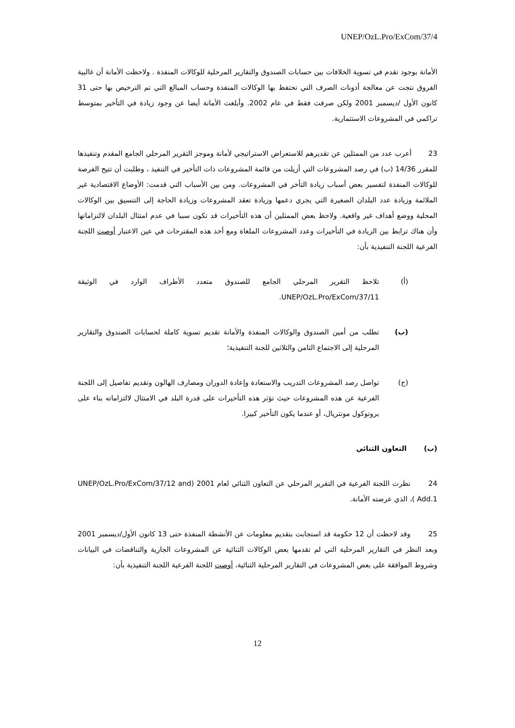UNEP/OzL.Pro/ExCom/37/4
الأمانة بوجود تقدم في تسوية الخلافات بين حسابات الصندوق والتقارير المرحلية للوكالات المنفذة . ولاحظت الأمانة أن غالبية الفروق نتجت عن معالجة أذونات الصرف التي تحتفظ بها الوكالات المنفذة وحساب المبالغ التي تم الترخيص بها حتى 31 كانون الأول /ديسمبر 2001 ولكن صرفت فقط في عام 2002. وأبلغت الأمانة أيضا عن وجود زيادة في التأخير بمتوسط تراكمي في المشروعات الاستثمارية.
23 أعرب عدد من الممثلين عن تقديرهم للاستعراض الاستراتيجي لأمانة وموجز التقرير المرحلي الجامع المقدم وتنفيذها للمقرر 14/36 (ب) في رصد المشروعات التي أزيلت من قائمة المشروعات ذات التأخير في التنفيذ ، وطلبت أن تتيح الفرصة للوكالات المنفذة لتفسير بعض أسباب زيادة التأخر في المشروعات. ومن بين الأسباب التي قدمت: الأوضاع الاقتصادية غير الملائمة وزيادة عدد البلدان الصغيرة التي يجري دعمها وزيادة تعقد المشروعات وزيادة الحاجة إلى التنسيق بين الوكالات المحلية ووضع أهداف غير واقعية. ولاحظ بعض الممثلين أن هذه التأخيرات قد تكون سببا في عدم امتثال البلدان لالتزاماتها وأن هناك ترابط بين الزيادة في التأخيرات وعدد المشروعات الملغاة ومع أخذ هذه المقترحات في عين الاعتبار أوصت اللجنة الفرعية اللجنة التنفيذية بأن:
(أ) تلاحظ التقرير المرحلي الجامع للصندوق متعدد الأطراف الوارد في الوثيقة UNEP/OzL.Pro/ExCom/37/11.
(ب) تطلب من أمين الصندوق والوكالات المنفذة والأمانة تقديم تسوية كاملة لحسابات الصندوق والتقارير المرحلية إلى الاجتماع الثامن والثلاثين للجنة التنفيذية؛
(ج) تواصل رصد المشروعات التدريب والاستعادة وإعادة الدوران ومصارف الهالون وتقديم تفاصيل إلى اللجنة الفرعية عن هذه المشروعات حيث تؤثر هذه التأخيرات على قدرة البلد في الامتثال لالتزاماته بناء على بروتوكول مونتريال، أو عندما يكون التأخير كبيرا.
(ب) التعاون الثنائي
24 نظرت اللجنة الفرعية في التقرير المرحلي عن التعاون الثنائي لعام 2001 (UNEP/OzL.Pro/ExCom/37/12 and Add.1 )، الذي عرضته الأمانة.
25 وقد لاحظت أن 12 حكومة قد استجابت بتقديم معلومات عن الأنشطة المنفذة حتى 13 كانون الأول/ديسمبر 2001 وبعد النظر في التقارير المرحلية التي لم تقدمها بعض الوكالات الثنائية عن المشروعات الجارية والتناقضات في البيانات وشروط الموافقة على بعض المشروعات في التقارير المرحلية الثنائية، أوصت اللجنة الفرعية اللجنة التنفيذية بأن:
12